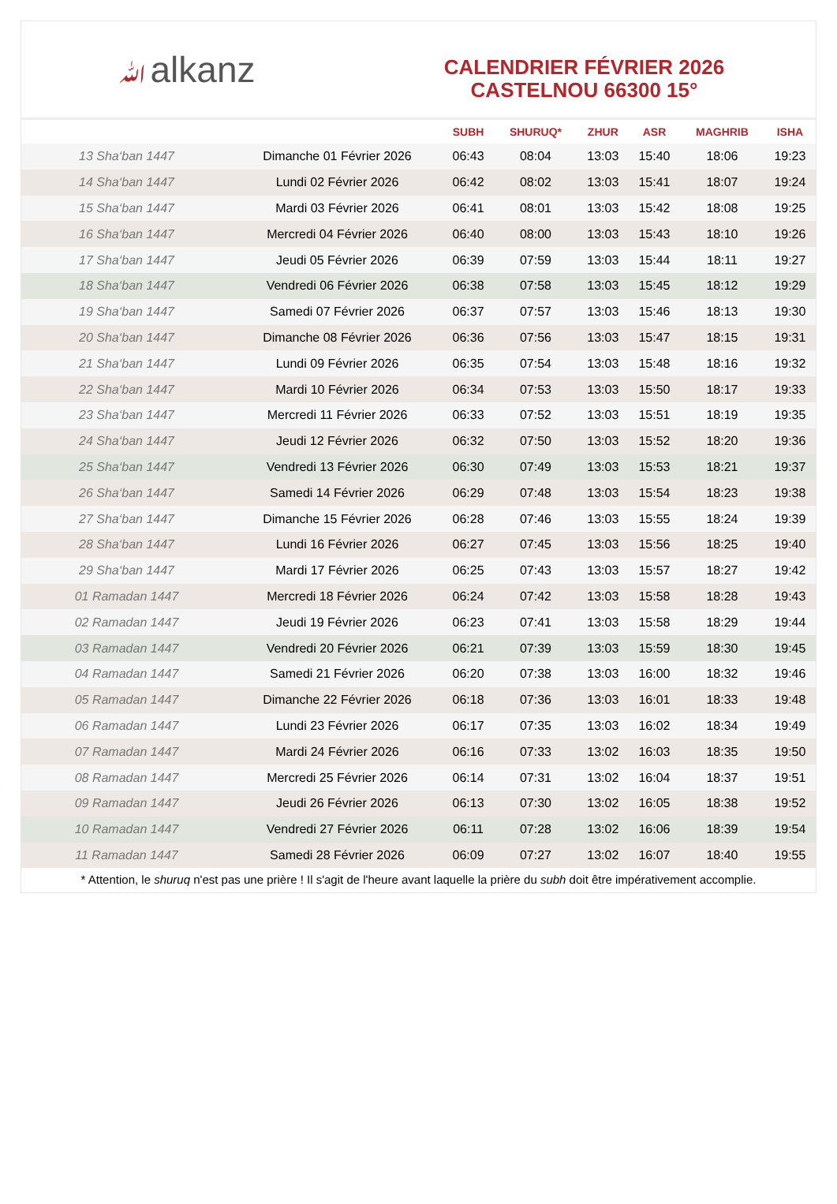ﷲalkanz
CALENDRIER FÉVRIER 2026
CASTELNOU 66300 15°
| | | SUBH | SHURUQ* | ZHUR | ASR | MAGHRIB | ISHA |
| --- | --- | --- | --- | --- | --- | --- | --- |
| 13 Sha‘ban 1447 | Dimanche 01 Février 2026 | 06:43 | 08:04 | 13:03 | 15:40 | 18:06 | 19:23 |
| 14 Sha‘ban 1447 | Lundi 02 Février 2026 | 06:42 | 08:02 | 13:03 | 15:41 | 18:07 | 19:24 |
| 15 Sha‘ban 1447 | Mardi 03 Février 2026 | 06:41 | 08:01 | 13:03 | 15:42 | 18:08 | 19:25 |
| 16 Sha‘ban 1447 | Mercredi 04 Février 2026 | 06:40 | 08:00 | 13:03 | 15:43 | 18:10 | 19:26 |
| 17 Sha‘ban 1447 | Jeudi 05 Février 2026 | 06:39 | 07:59 | 13:03 | 15:44 | 18:11 | 19:27 |
| 18 Sha‘ban 1447 | Vendredi 06 Février 2026 | 06:38 | 07:58 | 13:03 | 15:45 | 18:12 | 19:29 |
| 19 Sha‘ban 1447 | Samedi 07 Février 2026 | 06:37 | 07:57 | 13:03 | 15:46 | 18:13 | 19:30 |
| 20 Sha‘ban 1447 | Dimanche 08 Février 2026 | 06:36 | 07:56 | 13:03 | 15:47 | 18:15 | 19:31 |
| 21 Sha‘ban 1447 | Lundi 09 Février 2026 | 06:35 | 07:54 | 13:03 | 15:48 | 18:16 | 19:32 |
| 22 Sha‘ban 1447 | Mardi 10 Février 2026 | 06:34 | 07:53 | 13:03 | 15:50 | 18:17 | 19:33 |
| 23 Sha‘ban 1447 | Mercredi 11 Février 2026 | 06:33 | 07:52 | 13:03 | 15:51 | 18:19 | 19:35 |
| 24 Sha‘ban 1447 | Jeudi 12 Février 2026 | 06:32 | 07:50 | 13:03 | 15:52 | 18:20 | 19:36 |
| 25 Sha‘ban 1447 | Vendredi 13 Février 2026 | 06:30 | 07:49 | 13:03 | 15:53 | 18:21 | 19:37 |
| 26 Sha‘ban 1447 | Samedi 14 Février 2026 | 06:29 | 07:48 | 13:03 | 15:54 | 18:23 | 19:38 |
| 27 Sha‘ban 1447 | Dimanche 15 Février 2026 | 06:28 | 07:46 | 13:03 | 15:55 | 18:24 | 19:39 |
| 28 Sha‘ban 1447 | Lundi 16 Février 2026 | 06:27 | 07:45 | 13:03 | 15:56 | 18:25 | 19:40 |
| 29 Sha‘ban 1447 | Mardi 17 Février 2026 | 06:25 | 07:43 | 13:03 | 15:57 | 18:27 | 19:42 |
| 01 Ramadan 1447 | Mercredi 18 Février 2026 | 06:24 | 07:42 | 13:03 | 15:58 | 18:28 | 19:43 |
| 02 Ramadan 1447 | Jeudi 19 Février 2026 | 06:23 | 07:41 | 13:03 | 15:58 | 18:29 | 19:44 |
| 03 Ramadan 1447 | Vendredi 20 Février 2026 | 06:21 | 07:39 | 13:03 | 15:59 | 18:30 | 19:45 |
| 04 Ramadan 1447 | Samedi 21 Février 2026 | 06:20 | 07:38 | 13:03 | 16:00 | 18:32 | 19:46 |
| 05 Ramadan 1447 | Dimanche 22 Février 2026 | 06:18 | 07:36 | 13:03 | 16:01 | 18:33 | 19:48 |
| 06 Ramadan 1447 | Lundi 23 Février 2026 | 06:17 | 07:35 | 13:03 | 16:02 | 18:34 | 19:49 |
| 07 Ramadan 1447 | Mardi 24 Février 2026 | 06:16 | 07:33 | 13:02 | 16:03 | 18:35 | 19:50 |
| 08 Ramadan 1447 | Mercredi 25 Février 2026 | 06:14 | 07:31 | 13:02 | 16:04 | 18:37 | 19:51 |
| 09 Ramadan 1447 | Jeudi 26 Février 2026 | 06:13 | 07:30 | 13:02 | 16:05 | 18:38 | 19:52 |
| 10 Ramadan 1447 | Vendredi 27 Février 2026 | 06:11 | 07:28 | 13:02 | 16:06 | 18:39 | 19:54 |
| 11 Ramadan 1447 | Samedi 28 Février 2026 | 06:09 | 07:27 | 13:02 | 16:07 | 18:40 | 19:55 |
* Attention, le shuruq n'est pas une prière ! Il s'agit de l'heure avant laquelle la prière du subh doit être impérativement accomplie.